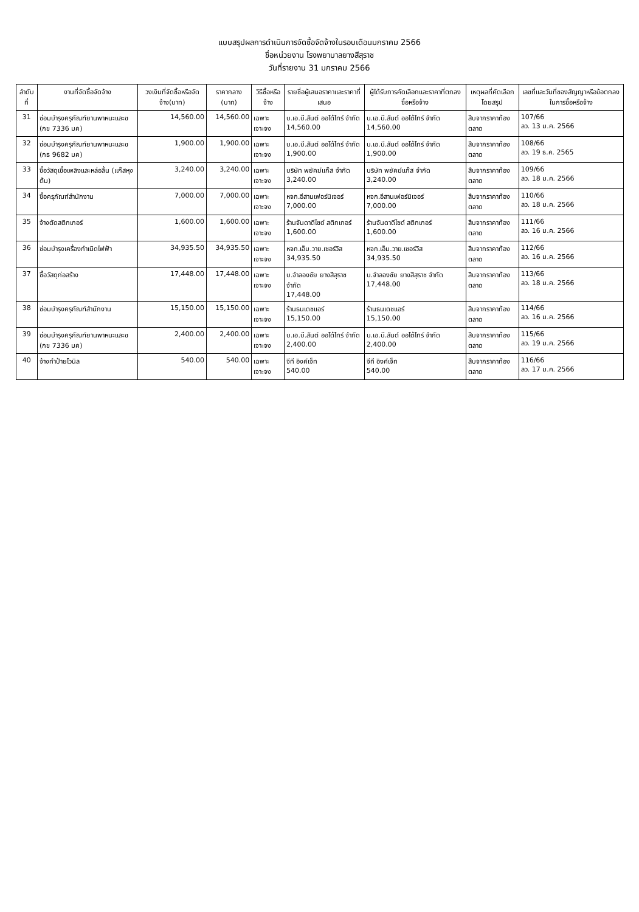แบบสรุปผลการดำเนินการจัดซื้อจัดจ้างในรอบเดือนมกราคม 2566
ชื่อหน่วยงาน โรงพยาบาลยางสีสุราช
วันที่รายงาน 31 มกราคม 2566
| ลำดับที่ | งานที่จัดซื้อจัดจ้าง | วงเงินที่จัดซื้อหรือจัดจ้าง(บาท) | ราคากลาง (บาท) | วิธีซื้อหรือจ้าง | รายชื่อผู้เสนอราคาและราคาที่เสนอ | ผู้ได้รับการคัดเลือกและราคาที่ตกลงซื้อหรือจ้าง | เหตุผลที่คัดเลือกโดยสรุป | เลขที่และวันที่ของสัญญาหรือข้อตกลงในการซื้อหรือจ้าง |
| --- | --- | --- | --- | --- | --- | --- | --- | --- |
| 31 | ซ่อมบำรุงครุภัณฑ์ยานพาหนะและข (กข 7336 มค) | 14,560.00 | 14,560.00 | เฉพาะเจาะจง | บ.เอ.บี.สันต์ ออโต้ไทร์ จำกัด 14,560.00 | บ.เอ.บี.สันต์ ออโต้ไทร์ จำกัด 14,560.00 | สืบจากราคาท้องตลาด | 107/66 ลว. 13 ม.ค. 2566 |
| 32 | ซ่อมบำรุงครุภัณฑ์ยานพาหนะและข (กธ 9682 มค) | 1,900.00 | 1,900.00 | เฉพาะเจาะจง | บ.เอ.บี.สันต์ ออโต้ไทร์ จำกัด 1,900.00 | บ.เอ.บี.สันต์ ออโต้ไทร์ จำกัด 1,900.00 | สืบจากราคาท้องตลาด | 108/66 ลว. 19 ธ.ค. 2565 |
| 33 | ซื้อวัสดุเชื้อเพลิงและหล่อลื่น (แก๊สหุงต้ม) | 3,240.00 | 3,240.00 | เฉพาะเจาะจง | บริษัท พยัคฆ์แก๊ส จำกัด 3,240.00 | บริษัท พยัคฆ์แก๊ส จำกัด 3,240.00 | สืบจากราคาท้องตลาด | 109/66 ลว. 18 ม.ค. 2566 |
| 34 | ซื้อครุภัณฑ์สำนักงาน | 7,000.00 | 7,000.00 | เฉพาะเจาะจง | หจก.อีสานเฟอร์นิเจอร์ 7,000.00 | หจก.อีสานเฟอร์นิเจอร์ 7,000.00 | สืบจากราคาท้องตลาด | 110/66 ลว. 18 ม.ค. 2566 |
| 35 | จ้างตัดสติกเกอร์ | 1,600.00 | 1,600.00 | เฉพาะเจาะจง | ร้านจันดาดีไซด์ สติกเกอร์ 1,600.00 | ร้านจันดาดีไซด์ สติกเกอร์ 1,600.00 | สืบจากราคาท้องตลาด | 111/66 ลว. 16 ม.ค. 2566 |
| 36 | ซ่อมบำรุงเครื่องกำเนิดไฟฟ้า | 34,935.50 | 34,935.50 | เฉพาะเจาะจง | หจก.เอ็ม.วาย.เซอร์วิส 34,935.50 | หจก.เอ็ม.วาย.เซอร์วิส 34,935.50 | สืบจากราคาท้องตลาด | 112/66 ลว. 16 ม.ค. 2566 |
| 37 | ซื้อวัสดุก่อสร้าง | 17,448.00 | 17,448.00 | เฉพาะเจาะจง | บ.จำลองชัย ยางสีสุราช จำกัด 17,448.00 | บ.จำลองชัย ยางสีสุราช จำกัด 17,448.00 | สืบจากราคาท้องตลาด | 113/66 ลว. 18 ม.ค. 2566 |
| 38 | ซ่อมบำรุงครุภัณฑ์สำนักงาน | 15,150.00 | 15,150.00 | เฉพาะเจาะจง | ร้านธนเดชแอร์ 15,150.00 | ร้านธนเดชแอร์ 15,150.00 | สืบจากราคาท้องตลาด | 114/66 ลว. 16 ม.ค. 2566 |
| 39 | ซ่อมบำรุงครุภัณฑ์ยานพาหนะและข (กข 7336 มค) | 2,400.00 | 2,400.00 | เฉพาะเจาะจง | บ.เอ.บี.สันต์ ออโต้ไทร์ จำกัด 2,400.00 | บ.เอ.บี.สันต์ ออโต้ไทร์ จำกัด 2,400.00 | สืบจากราคาท้องตลาด | 115/66 ลว. 19 ม.ค. 2566 |
| 40 | จ้างทำป้ายไวนิล | 540.00 | 540.00 | เฉพาะเจาะจง | จีที อิงค์เจ็ท 540.00 | จีที อิงค์เจ็ท 540.00 | สืบจากราคาท้องตลาด | 116/66 ลว. 17 ม.ค. 2566 |